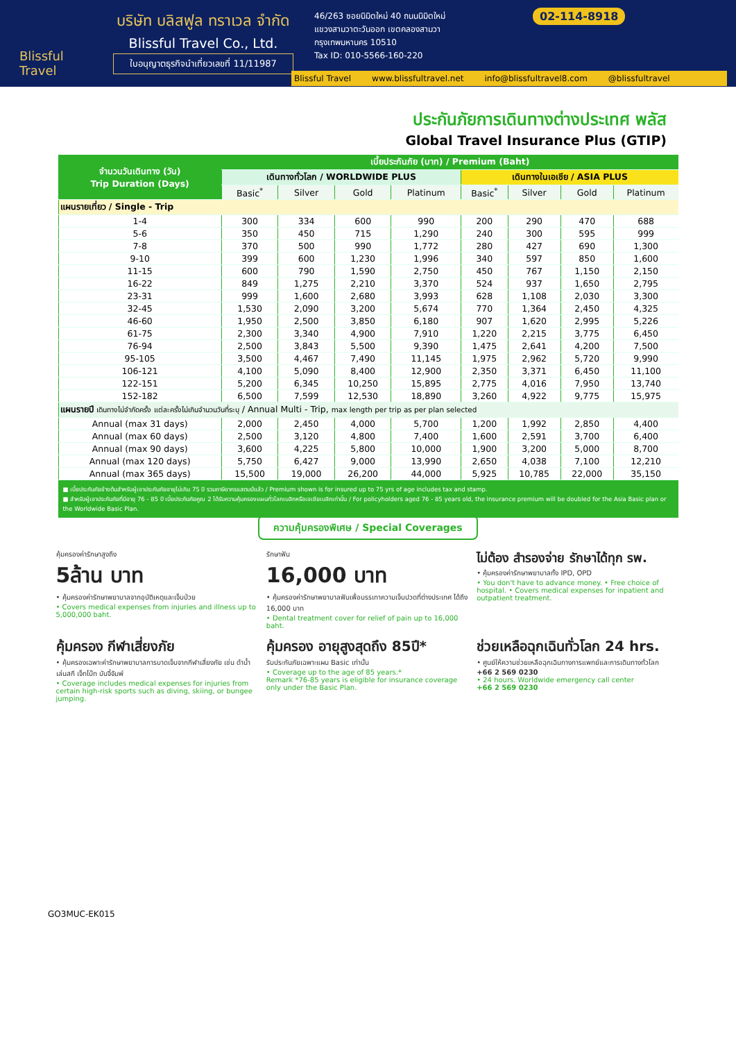Blissful Travel
บริษัท บลิสฟูล ทราเวล จำกัด
Blissful Travel Co., Ltd.
ใบอนุญาตธุรกิจนำเที่ยวเลขที่ 11/11987
46/263 ซอยนิมิตใหม่ 40 ถนนนิมิตใหม่
แขวงสามวาตะวันออก เขตคลองสามวา
กรุงเทพมหานคร 10510
Tax ID: 010-5566-160-220
02-114-8918
Blissful Travel www.blissfultravel.net info@blissfultravel8.com @blissfultravel
ประกันภัยการเดินทางต่างประเทศ พลัส
Global Travel Insurance Plus (GTIP)
| จำนวนวันเดินทาง (วัน) Trip Duration (Days) | เบี้ยประกันภัย (บาท) / Premium (Baht) | | | | | | | |
| --- | --- | --- | --- | --- | --- | --- | --- | --- |
| | เดินทางทั่วโลก / WORLDWIDE PLUS | | | | เดินทางในเอเชีย / ASIA PLUS | | | |
| | Basic<sup>*</sup> | Silver | Gold | Platinum | Basic<sup>*</sup> | Silver | Gold | Platinum |
| แผนรายเที่ยว / Single - Trip | | | | | | | | |
| 1-4 | 300 | 334 | 600 | 990 | 200 | 290 | 470 | 688 |
| 5-6 | 350 | 450 | 715 | 1,290 | 240 | 300 | 595 | 999 |
| 7-8 | 370 | 500 | 990 | 1,772 | 280 | 427 | 690 | 1,300 |
| 9-10 | 399 | 600 | 1,230 | 1,996 | 340 | 597 | 850 | 1,600 |
| 11-15 | 600 | 790 | 1,590 | 2,750 | 450 | 767 | 1,150 | 2,150 |
| 16-22 | 849 | 1,275 | 2,210 | 3,370 | 524 | 937 | 1,650 | 2,795 |
| 23-31 | 999 | 1,600 | 2,680 | 3,993 | 628 | 1,108 | 2,030 | 3,300 |
| 32-45 | 1,530 | 2,090 | 3,200 | 5,674 | 770 | 1,364 | 2,450 | 4,325 |
| 46-60 | 1,950 | 2,500 | 3,850 | 6,180 | 907 | 1,620 | 2,995 | 5,226 |
| 61-75 | 2,300 | 3,340 | 4,900 | 7,910 | 1,220 | 2,215 | 3,775 | 6,450 |
| 76-94 | 2,500 | 3,843 | 5,500 | 9,390 | 1,475 | 2,641 | 4,200 | 7,500 |
| 95-105 | 3,500 | 4,467 | 7,490 | 11,145 | 1,975 | 2,962 | 5,720 | 9,990 |
| 106-121 | 4,100 | 5,090 | 8,400 | 12,900 | 2,350 | 3,371 | 6,450 | 11,100 |
| 122-151 | 5,200 | 6,345 | 10,250 | 15,895 | 2,775 | 4,016 | 7,950 | 13,740 |
| 152-182 | 6,500 | 7,599 | 12,530 | 18,890 | 3,260 | 4,922 | 9,775 | 15,975 |
| แผนรายปี เดินทางไม่จำกัดครั้ง แต่ละครั้งไม่เกินจำนวนวันที่ระบุ / Annual Multi - Trip, max length per trip as per plan selected | | | | | | | | |
| Annual (max 31 days) | 2,000 | 2,450 | 4,000 | 5,700 | 1,200 | 1,992 | 2,850 | 4,400 |
| Annual (max 60 days) | 2,500 | 3,120 | 4,800 | 7,400 | 1,600 | 2,591 | 3,700 | 6,400 |
| Annual (max 90 days) | 3,600 | 4,225 | 5,800 | 10,000 | 1,900 | 3,200 | 5,000 | 8,700 |
| Annual (max 120 days) | 5,750 | 6,427 | 9,000 | 13,990 | 2,650 | 4,038 | 7,100 | 12,210 |
| Annual (max 365 days) | 15,500 | 19,000 | 26,200 | 44,000 | 5,925 | 10,785 | 22,000 | 35,150 |
■ เบี้ยประกันภัยข้างต้นสำหรับผู้เอาประกันภัยอายุไม่เกิน 75 ปี รวมภาษีอากรแสตมป์แล้ว / Premium shown is for insured up to 75 yrs of age includes tax and stamp.
■ สำหรับผู้เอาประกันภัยที่มีอายุ 76 - 85 ปี เบี้ยประกันภัยคูณ 2 ได้รับความคุ้มครองแผนทั่วโลกเบสิกหรือเอเชียเบสิกเท่านั้น / For policyholders aged 76 - 85 years old, the insurance premium will be doubled for the Asia Basic plan or the Worldwide Basic Plan.
ความคุ้มครองพิเศษ / Special Coverages
คุ้มครองค่ารักษาสูงถึง
5ล้าน บาท
• คุ้มครองค่ารักษาพยาบาลจากอุบัติเหตุและเจ็บป่วย
• Covers medical expenses from injuries and illness up to 5,000,000 baht.
รักษาฟัน
16,000 บาท
• คุ้มครองค่ารักษาพยาบาลฟันเพื่อบรรเทาความเจ็บปวดที่ต่างประเทศ ได้ถึง 16,000 บาท
• Dental treatment cover for relief of pain up to 16,000 baht.
ไม่ต้อง สำรองจ่าย รักษาได้ทุก รพ.
• คุ้มครองค่ารักษาพยาบาลทั้ง IPD, OPD
• You don't have to advance money. • Free choice of hospital. • Covers medical expenses for inpatient and outpatient treatment.
คุ้มครอง กีฬาเสี่ยงภัย
• คุ้มครองเฉพาะค่ารักษาพยาบาลการบาดเจ็บจากกีฬาเสี่ยงภัย เช่น ดำน้ำ เล่นสกี เจ็ทโบ๊ท บันจี้จัมพ์
• Coverage includes medical expenses for injuries from certain high-risk sports such as diving, skiing, or bungee jumping.
คุ้มครอง อายุสูงสุดถึง 85ปี*
รับประกันภัยเฉพาะแผน Basic เท่านั้น
• Coverage up to the age of 85 years.*
Remark *76-85 years is eligible for insurance coverage only under the Basic Plan.
ช่วยเหลือฉุกเฉินทั่วโลก 24 hrs.
• ศูนย์ให้ความช่วยเหลือฉุกเฉินทางการแพทย์และการเดินทางทั่วโลก
+66 2 569 0230
• 24 hours. Worldwide emergency call center
+66 2 569 0230
GO3MUC-EK015